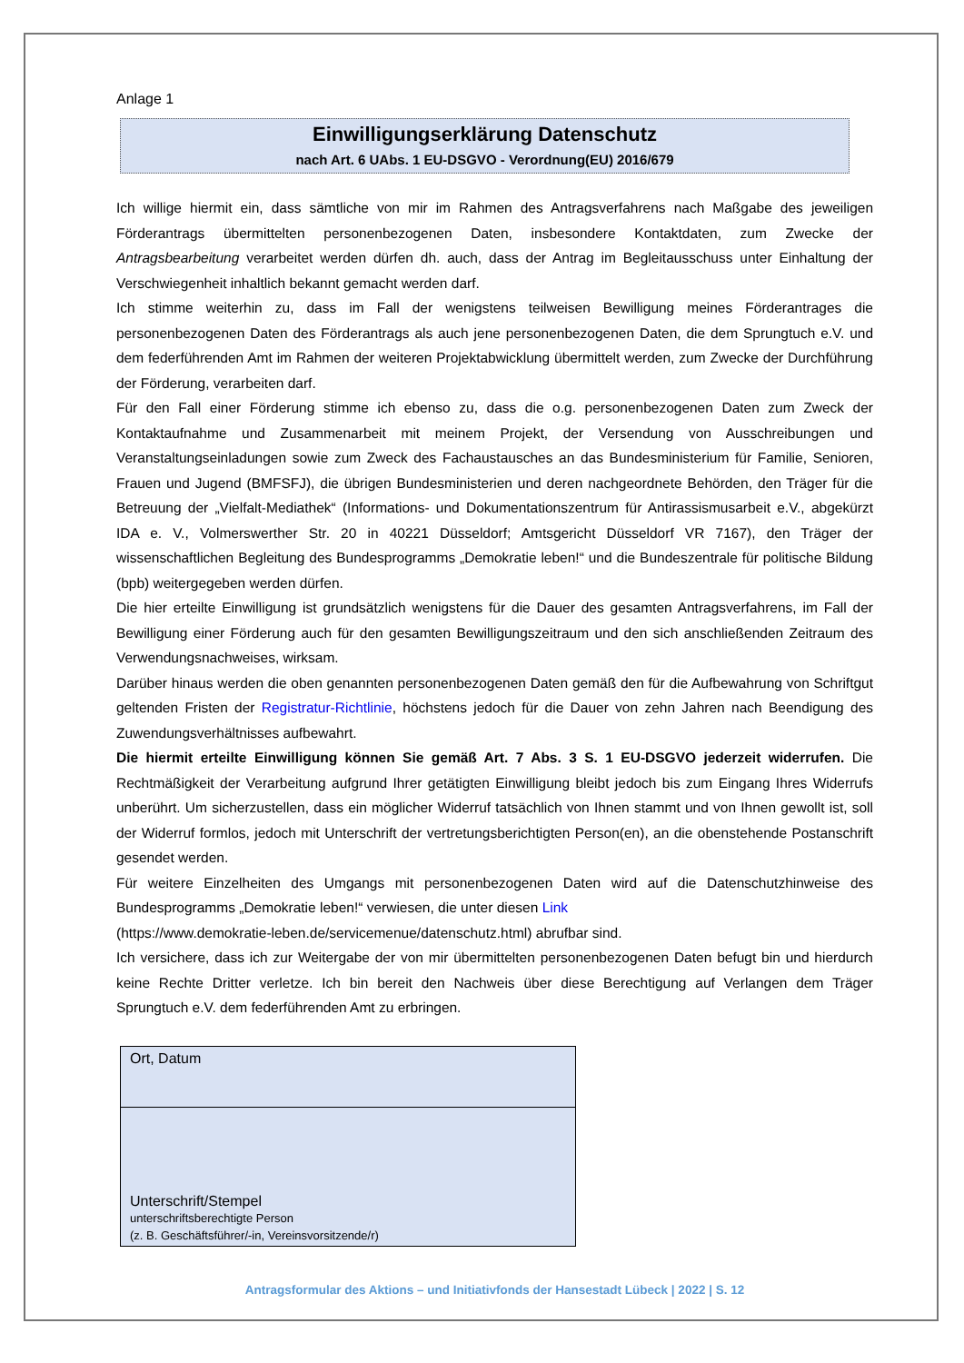Anlage 1
Einwilligungserklärung Datenschutz
nach Art. 6 UAbs. 1 EU-DSGVO - Verordnung(EU) 2016/679
Ich willige hiermit ein, dass sämtliche von mir im Rahmen des Antragsverfahrens nach Maßgabe des jeweiligen Förderantrags übermittelten personenbezogenen Daten, insbesondere Kontaktdaten, zum Zwecke der Antragsbearbeitung verarbeitet werden dürfen dh. auch, dass der Antrag im Begleitausschuss unter Einhaltung der Verschwiegenheit inhaltlich bekannt gemacht werden darf.
Ich stimme weiterhin zu, dass im Fall der wenigstens teilweisen Bewilligung meines Förderantrages die personenbezogenen Daten des Förderantrags als auch jene personenbezogenen Daten, die dem Sprungtuch e.V. und dem federführenden Amt im Rahmen der weiteren Projektabwicklung übermittelt werden, zum Zwecke der Durchführung der Förderung, verarbeiten darf.
Für den Fall einer Förderung stimme ich ebenso zu, dass die o.g. personenbezogenen Daten zum Zweck der Kontaktaufnahme und Zusammenarbeit mit meinem Projekt, der Versendung von Ausschreibungen und Veranstaltungseinladungen sowie zum Zweck des Fachaustausches an das Bundesministerium für Familie, Senioren, Frauen und Jugend (BMFSFJ), die übrigen Bundesministerien und deren nachgeordnete Behörden, den Träger für die Betreuung der „Vielfalt-Mediathek“ (Informations- und Dokumentationszentrum für Antirassismusarbeit e.V., abgekürzt IDA e. V., Volmerswerther Str. 20 in 40221 Düsseldorf; Amtsgericht Düsseldorf VR 7167), den Träger der wissenschaftlichen Begleitung des Bundesprogramms „Demokratie leben!“ und die Bundeszentrale für politische Bildung (bpb) weitergegeben werden dürfen.
Die hier erteilte Einwilligung ist grundsätzlich wenigstens für die Dauer des gesamten Antragsverfahrens, im Fall der Bewilligung einer Förderung auch für den gesamten Bewilligungszeitraum und den sich anschließenden Zeitraum des Verwendungsnachweises, wirksam.
Darüber hinaus werden die oben genannten personenbezogenen Daten gemäß den für die Aufbewahrung von Schriftgut geltenden Fristen der Registratur-Richtlinie, höchstens jedoch für die Dauer von zehn Jahren nach Beendigung des Zuwendungsverhältnisses aufbewahrt.
Die hiermit erteilte Einwilligung können Sie gemäß Art. 7 Abs. 3 S. 1 EU-DSGVO jederzeit widerrufen. Die Rechtmäßigkeit der Verarbeitung aufgrund Ihrer getätigten Einwilligung bleibt jedoch bis zum Eingang Ihres Widerrufs unberührt. Um sicherzustellen, dass ein möglicher Widerruf tatsächlich von Ihnen stammt und von Ihnen gewollt ist, soll der Widerruf formlos, jedoch mit Unterschrift der vertretungsberichtigten Person(en), an die obenstehende Postanschrift gesendet werden.
Für weitere Einzelheiten des Umgangs mit personenbezogenen Daten wird auf die Datenschutzhinweise des Bundesprogramms „Demokratie leben!“ verwiesen, die unter diesen Link
(https://www.demokratie-leben.de/servicemenue/datenschutz.html) abrufbar sind.
Ich versichere, dass ich zur Weitergabe der von mir übermittelten personenbezogenen Daten befugt bin und hierdurch keine Rechte Dritter verletze. Ich bin bereit den Nachweis über diese Berechtigung auf Verlangen dem Träger Sprungtuch e.V. dem federführenden Amt zu erbringen.
Ort, Datum
Unterschrift/Stempel
unterschriftsberechtigte Person
(z. B. Geschäftsführer/-in, Vereinsvorsitzende/r)
Antragsformular des Aktions – und Initiativfonds der Hansestadt Lübeck | 2022 | S. 12